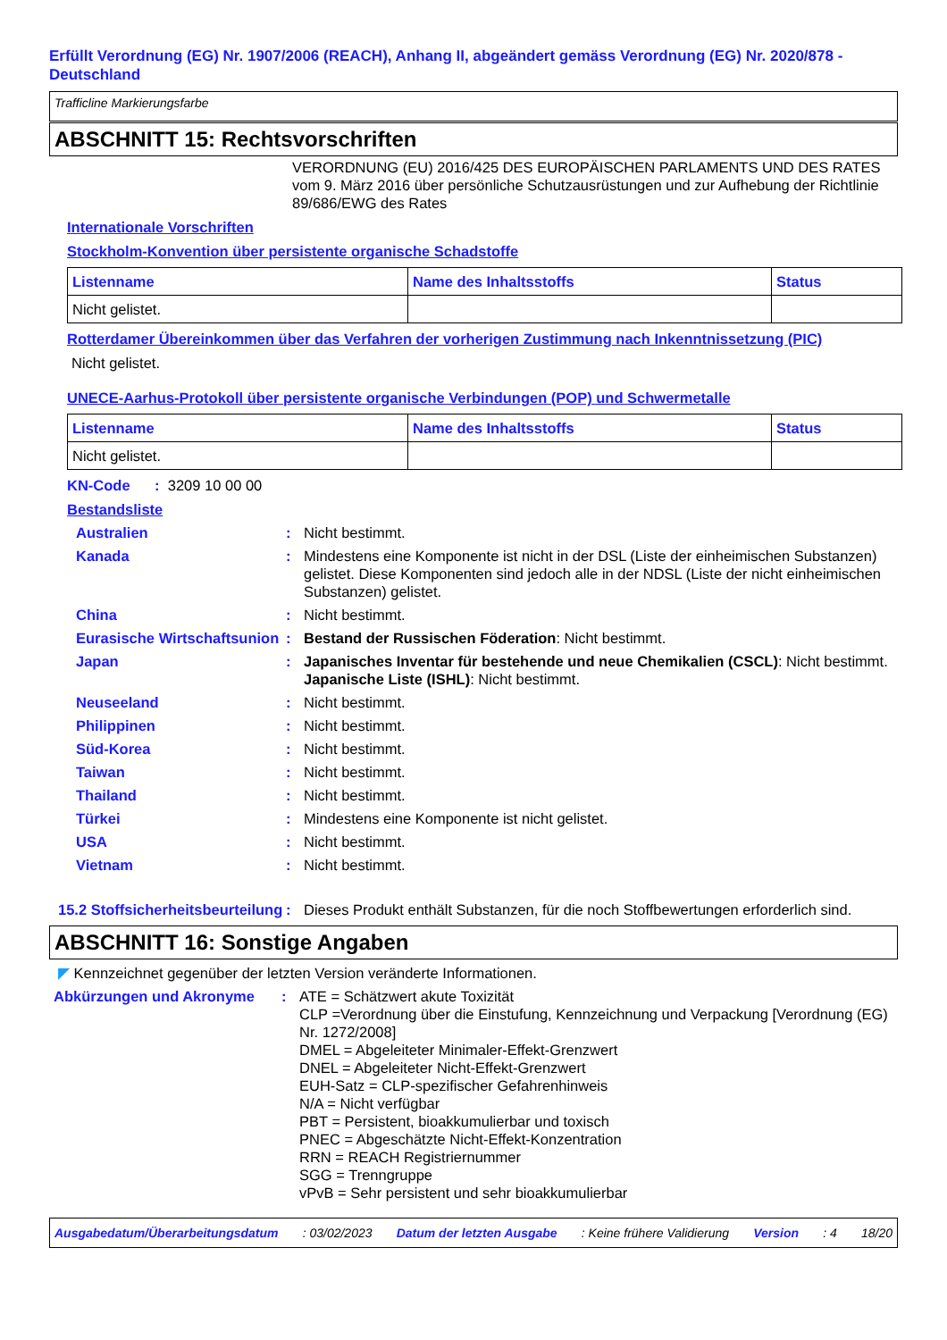Erfüllt Verordnung (EG) Nr. 1907/2006 (REACH), Anhang II, abgeändert gemäss Verordnung (EG) Nr. 2020/878 - Deutschland
Trafficline Markierungsfarbe
ABSCHNITT 15: Rechtsvorschriften
VERORDNUNG (EU) 2016/425 DES EUROPÄISCHEN PARLAMENTS UND DES RATES vom 9. März 2016 über persönliche Schutzausrüstungen und zur Aufhebung der Richtlinie 89/686/EWG des Rates
Internationale Vorschriften
Stockholm-Konvention über persistente organische Schadstoffe
| Listenname | Name des Inhaltsstoffs | Status |
| --- | --- | --- |
| Nicht gelistet. | | |
Rotterdamer Übereinkommen über das Verfahren der vorherigen Zustimmung nach Inkenntnissetzung (PIC)
Nicht gelistet.
UNECE-Aarhus-Protokoll über persistente organische Verbindungen (POP) und Schwermetalle
| Listenname | Name des Inhaltsstoffs | Status |
| --- | --- | --- |
| Nicht gelistet. | | |
KN-Code : 3209 10 00 00
Bestandsliste
Australien : Nicht bestimmt.
Kanada : Mindestens eine Komponente ist nicht in der DSL (Liste der einheimischen Substanzen) gelistet. Diese Komponenten sind jedoch alle in der NDSL (Liste der nicht einheimischen Substanzen) gelistet.
China : Nicht bestimmt.
Eurasische Wirtschaftsunion
: Bestand der Russischen Föderation: Nicht bestimmt.
Japan : Japanisches Inventar für bestehende und neue Chemikalien (CSCL): Nicht bestimmt.
Japanische Liste (ISHL): Nicht bestimmt.
Neuseeland : Nicht bestimmt.
Philippinen : Nicht bestimmt.
Süd-Korea : Nicht bestimmt.
Taiwan : Nicht bestimmt.
Thailand : Nicht bestimmt.
Türkei : Mindestens eine Komponente ist nicht gelistet.
USA : Nicht bestimmt.
Vietnam : Nicht bestimmt.
15.2 Stoffsicherheitsbeurteilung
: Dieses Produkt enthält Substanzen, für die noch Stoffbewertungen erforderlich sind.
ABSCHNITT 16: Sonstige Angaben
◤ Kennzeichnet gegenüber der letzten Version veränderte Informationen.
Abkürzungen und Akronyme : ATE = Schätzwert akute Toxizität
CLP =Verordnung über die Einstufung, Kennzeichnung und Verpackung [Verordnung (EG) Nr. 1272/2008]
DMEL = Abgeleiteter Minimaler-Effekt-Grenzwert
DNEL = Abgeleiteter Nicht-Effekt-Grenzwert
EUH-Satz = CLP-spezifischer Gefahrenhinweis
N/A = Nicht verfügbar
PBT = Persistent, bioakkumulierbar und toxisch
PNEC = Abgeschätzte Nicht-Effekt-Konzentration
RRN = REACH Registriernummer
SGG = Trenngruppe
vPvB = Sehr persistent und sehr bioakkumulierbar
Ausgabedatum/Überarbeitungsdatum: 03/02/2023 Datum der letzten Ausgabe: Keine frühere Validierung Version: 4 18/20